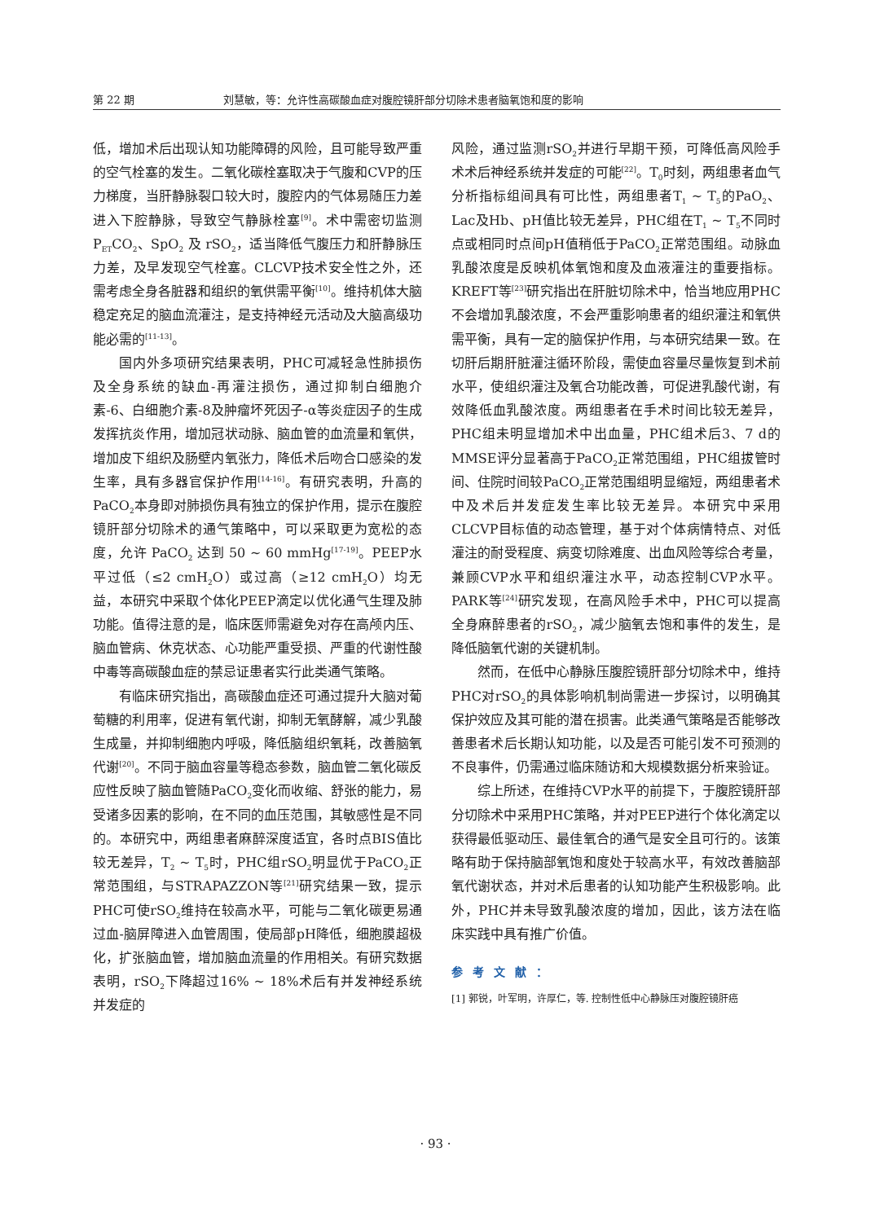第 22 期 刘慧敏，等：允许性高碳酸血症对腹腔镜肝部分切除术患者脑氧饱和度的影响
低，增加术后出现认知功能障碍的风险，且可能导致严重的空气栓塞的发生。二氧化碳栓塞取决于气腹和CVP的压力梯度，当肝静脉裂口较大时，腹腔内的气体易随压力差进入下腔静脉，导致空气静脉栓塞<sup>[9]</sup>。术中需密切监测 P<sub>ET</sub>CO<sub>2</sub>、SpO<sub>2</sub> 及 rSO<sub>2</sub>，适当降低气腹压力和肝静脉压力差，及早发现空气栓塞。CLCVP技术安全性之外，还需考虑全身各脏器和组织的氧供需平衡<sup>[10]</sup>。维持机体大脑稳定充足的脑血流灌注，是支持神经元活动及大脑高级功能必需的<sup>[11-13]</sup>。
国内外多项研究结果表明，PHC可减轻急性肺损伤及全身系统的缺血-再灌注损伤，通过抑制白细胞介素-6、白细胞介素-8及肿瘤坏死因子-α等炎症因子的生成发挥抗炎作用，增加冠状动脉、脑血管的血流量和氧供，增加皮下组织及肠壁内氧张力，降低术后吻合口感染的发生率，具有多器官保护作用<sup>[14-16]</sup>。有研究表明，升高的PaCO<sub>2</sub>本身即对肺损伤具有独立的保护作用，提示在腹腔镜肝部分切除术的通气策略中，可以采取更为宽松的态度，允许 PaCO<sub>2</sub> 达到 50 ~ 60 mmHg<sup>[17-19]</sup>。PEEP水平过低（≤2 cmH<sub>2</sub>O）或过高（≥12 cmH<sub>2</sub>O）均无益，本研究中采取个体化PEEP滴定以优化通气生理及肺功能。值得注意的是，临床医师需避免对存在高颅内压、脑血管病、休克状态、心功能严重受损、严重的代谢性酸中毒等高碳酸血症的禁忌证患者实行此类通气策略。
有临床研究指出，高碳酸血症还可通过提升大脑对葡萄糖的利用率，促进有氧代谢，抑制无氧酵解，减少乳酸生成量，并抑制细胞内呼吸，降低脑组织氧耗，改善脑氧代谢<sup>[20]</sup>。不同于脑血容量等稳态参数，脑血管二氧化碳反应性反映了脑血管随PaCO<sub>2</sub>变化而收缩、舒张的能力，易受诸多因素的影响，在不同的血压范围，其敏感性是不同的。本研究中，两组患者麻醉深度适宜，各时点BIS值比较无差异，T<sub>2</sub> ~ T<sub>5</sub>时，PHC组rSO<sub>2</sub>明显优于PaCO<sub>2</sub>正常范围组，与STRAPAZZON等<sup>[21]</sup>研究结果一致，提示PHC可使rSO<sub>2</sub>维持在较高水平，可能与二氧化碳更易通过血-脑屏障进入血管周围，使局部pH降低，细胞膜超极化，扩张脑血管，增加脑血流量的作用相关。有研究数据表明，rSO<sub>2</sub>下降超过16% ~ 18%术后有并发神经系统并发症的
风险，通过监测rSO<sub>2</sub>并进行早期干预，可降低高风险手术术后神经系统并发症的可能<sup>[22]</sup>。T<sub>0</sub>时刻，两组患者血气分析指标组间具有可比性，两组患者T<sub>1</sub> ~ T<sub>5</sub>的PaO<sub>2</sub>、Lac及Hb、pH值比较无差异，PHC组在T<sub>1</sub> ~ T<sub>5</sub>不同时点或相同时点间pH值稍低于PaCO<sub>2</sub>正常范围组。动脉血乳酸浓度是反映机体氧饱和度及血液灌注的重要指标。KREFT等<sup>[23]</sup>研究指出在肝脏切除术中，恰当地应用PHC不会增加乳酸浓度，不会严重影响患者的组织灌注和氧供需平衡，具有一定的脑保护作用，与本研究结果一致。在切肝后期肝脏灌注循环阶段，需使血容量尽量恢复到术前水平，使组织灌注及氧合功能改善，可促进乳酸代谢，有效降低血乳酸浓度。两组患者在手术时间比较无差异，PHC组未明显增加术中出血量，PHC组术后3、7 d的MMSE评分显著高于PaCO<sub>2</sub>正常范围组，PHC组拔管时间、住院时间较PaCO<sub>2</sub>正常范围组明显缩短，两组患者术中及术后并发症发生率比较无差异。本研究中采用CLCVP目标值的动态管理，基于对个体病情特点、对低灌注的耐受程度、病变切除难度、出血风险等综合考量，兼顾CVP水平和组织灌注水平，动态控制CVP水平。PARK等<sup>[24]</sup>研究发现，在高风险手术中，PHC可以提高全身麻醉患者的rSO<sub>2</sub>，减少脑氧去饱和事件的发生，是降低脑氧代谢的关键机制。
然而，在低中心静脉压腹腔镜肝部分切除术中，维持PHC对rSO<sub>2</sub>的具体影响机制尚需进一步探讨，以明确其保护效应及其可能的潜在损害。此类通气策略是否能够改善患者术后长期认知功能，以及是否可能引发不可预测的不良事件，仍需通过临床随访和大规模数据分析来验证。
综上所述，在维持CVP水平的前提下，于腹腔镜肝部分切除术中采用PHC策略，并对PEEP进行个体化滴定以获得最低驱动压、最佳氧合的通气是安全且可行的。该策略有助于保持脑部氧饱和度处于较高水平，有效改善脑部氧代谢状态，并对术后患者的认知功能产生积极影响。此外，PHC并未导致乳酸浓度的增加，因此，该方法在临床实践中具有推广价值。
参考文献：
[1] 郭锐，叶军明，许厚仁，等. 控制性低中心静脉压对腹腔镜肝癌
· 93 ·